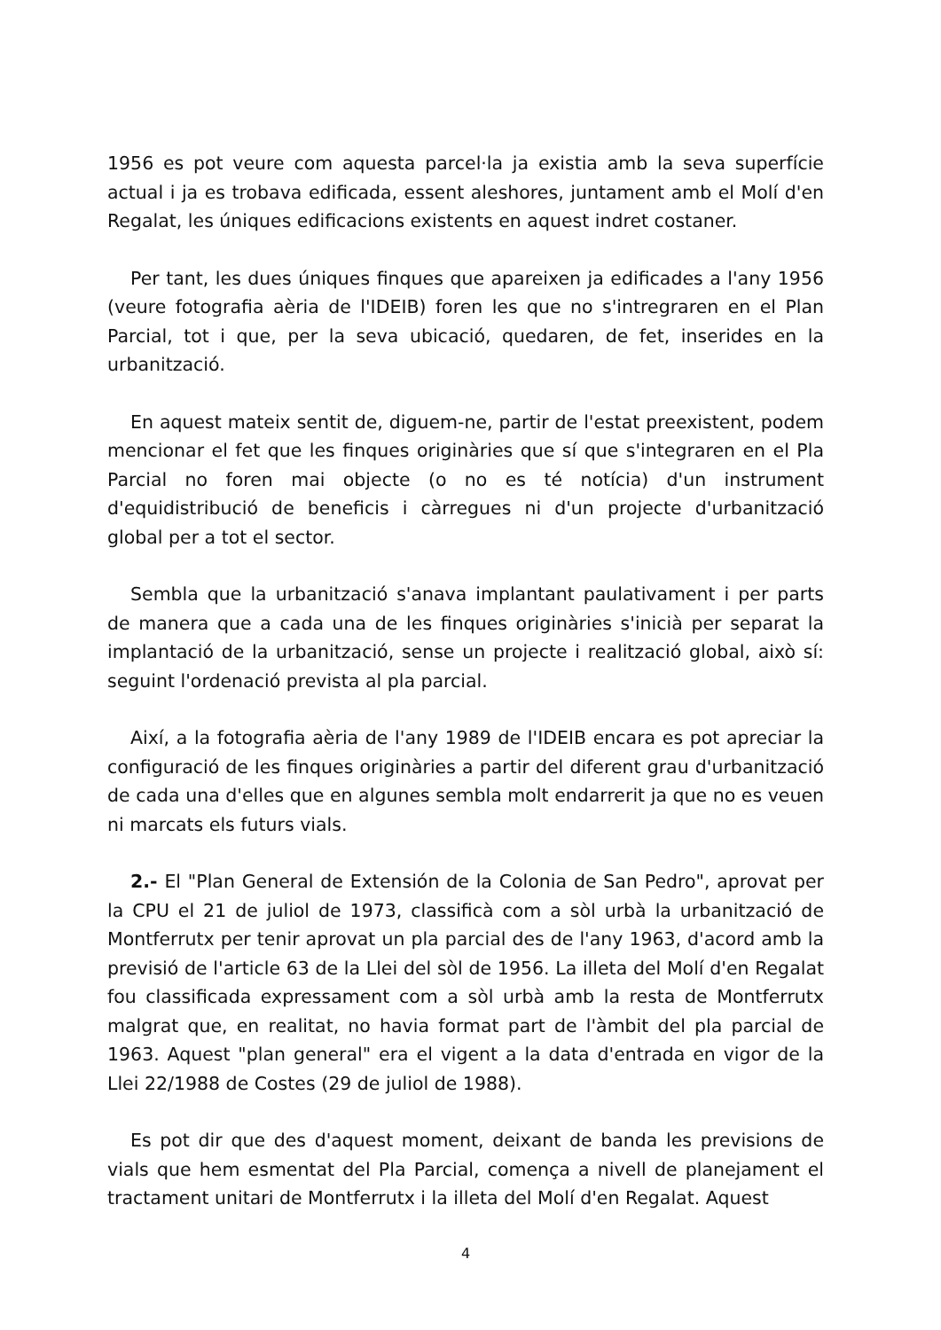1956 es pot veure com aquesta parcel·la ja existia amb la seva superfície actual i ja es trobava edificada, essent aleshores, juntament amb el Molí d'en Regalat, les úniques edificacions existents en aquest indret costaner.
Per tant, les dues úniques finques que apareixen ja edificades a l'any 1956 (veure fotografia aèria de l'IDEIB) foren les que no s'intregraren en el Plan Parcial, tot i que, per la seva ubicació, quedaren, de fet, inserides en la urbanització.
En aquest mateix sentit de, diguem-ne, partir de l'estat preexistent, podem mencionar el fet que les finques originàries que sí que s'integraren en el Pla Parcial no foren mai objecte (o no es té notícia) d'un instrument d'equidistribució de beneficis i càrregues ni d'un projecte d'urbanització global per a tot el sector.
Sembla que la urbanització s'anava implantant paulativament i per parts de manera que a cada una de les finques originàries s'inicià per separat la implantació de la urbanització, sense un projecte i realització global, això sí: seguint l'ordenació prevista al pla parcial.
Així, a la fotografia aèria de l'any 1989 de l'IDEIB encara es pot apreciar la configuració de les finques originàries a partir del diferent grau d'urbanització de cada una d'elles que en algunes sembla molt endarrerit ja que no es veuen ni marcats els futurs vials.
2.- El "Plan General de Extensión de la Colonia de San Pedro", aprovat per la CPU el 21 de juliol de 1973, classificà com a sòl urbà la urbanització de Montferrutx per tenir aprovat un pla parcial des de l'any 1963, d'acord amb la previsió de l'article 63 de la Llei del sòl de 1956. La illeta del Molí d'en Regalat fou classificada expressament com a sòl urbà amb la resta de Montferrutx malgrat que, en realitat, no havia format part de l'àmbit del pla parcial de 1963. Aquest "plan general" era el vigent a la data d'entrada en vigor de la Llei 22/1988 de Costes (29 de juliol de 1988).
Es pot dir que des d'aquest moment, deixant de banda les previsions de vials que hem esmentat del Pla Parcial, comença a nivell de planejament el tractament unitari de Montferrutx i la illeta del Molí d'en Regalat. Aquest
4